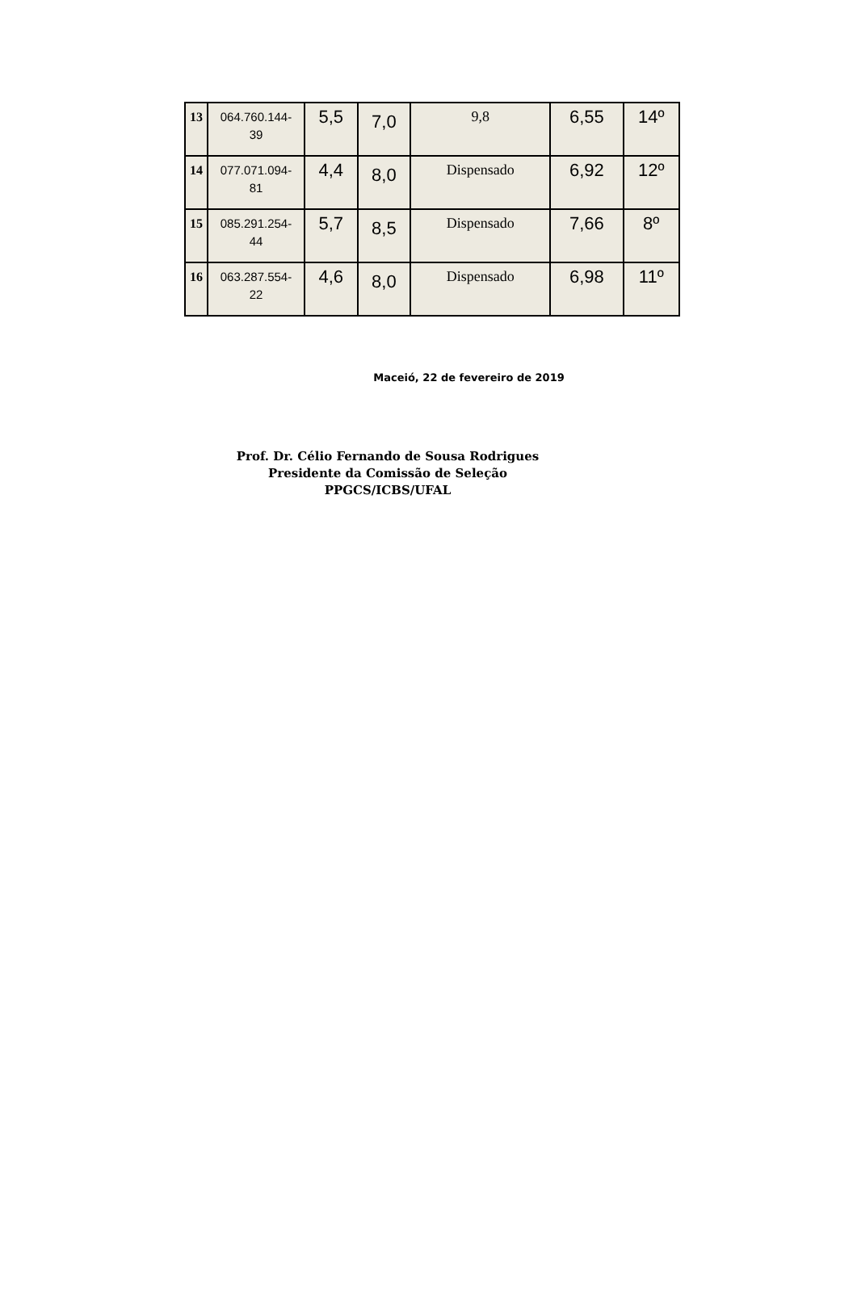| 13 | 064.760.144- 39 | 5,5 | 7,0 | 9,8 | 6,55 | 14º |
| 14 | 077.071.094- 81 | 4,4 | 8,0 | Dispensado | 6,92 | 12º |
| 15 | 085.291.254- 44 | 5,7 | 8,5 | Dispensado | 7,66 | 8º |
| 16 | 063.287.554- 22 | 4,6 | 8,0 | Dispensado | 6,98 | 11º |
Maceió, 22 de fevereiro de 2019
Prof. Dr. Célio Fernando de Sousa Rodrigues
Presidente da Comissão de Seleção
PPGCS/ICBS/UFAL